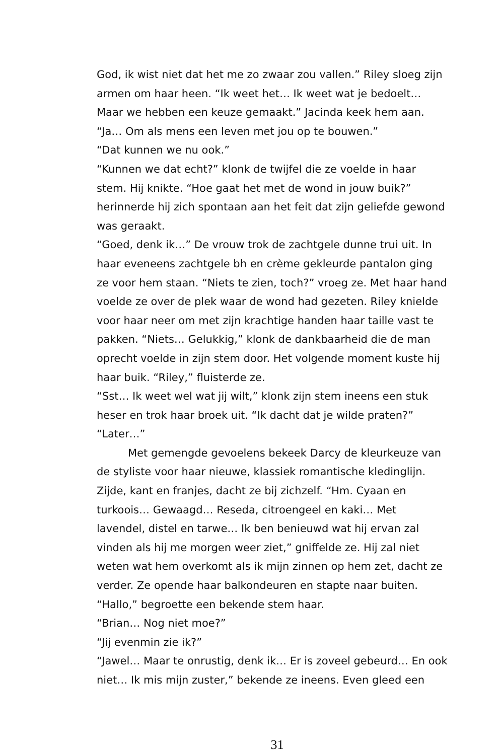God, ik wist niet dat het me zo zwaar zou vallen.” Riley sloeg zijn armen om haar heen. “Ik weet het… Ik weet wat je bedoelt… Maar we hebben een keuze gemaakt.” Jacinda keek hem aan.
“Ja… Om als mens een leven met jou op te bouwen.”
“Dat kunnen we nu ook.”
“Kunnen we dat echt?” klonk de twijfel die ze voelde in haar stem. Hij knikte. “Hoe gaat het met de wond in jouw buik?” herinnerde hij zich spontaan aan het feit dat zijn geliefde gewond was geraakt.
“Goed, denk ik…” De vrouw trok de zachtgele dunne trui uit. In haar eveneens zachtgele bh en crème gekleurde pantalon ging ze voor hem staan. “Niets te zien, toch?” vroeg ze. Met haar hand voelde ze over de plek waar de wond had gezeten. Riley knielde voor haar neer om met zijn krachtige handen haar taille vast te pakken. “Niets… Gelukkig,” klonk de dankbaarheid die de man oprecht voelde in zijn stem door. Het volgende moment kuste hij haar buik. “Riley,” fluisterde ze.
“Sst… Ik weet wel wat jij wilt,” klonk zijn stem ineens een stuk heser en trok haar broek uit. “Ik dacht dat je wilde praten?”
“Later…”
Met gemengde gevoelens bekeek Darcy de kleurkeuze van de styliste voor haar nieuwe, klassiek romantische kledinglijn. Zijde, kant en franjes, dacht ze bij zichzelf. “Hm. Cyaan en turkoois… Gewaagd… Reseda, citroengeel en kaki… Met lavendel, distel en tarwe… Ik ben benieuwd wat hij ervan zal vinden als hij me morgen weer ziet,” gniffelde ze. Hij zal niet weten wat hem overkomt als ik mijn zinnen op hem zet, dacht ze verder. Ze opende haar balkondeuren en stapte naar buiten.
“Hallo,” begroette een bekende stem haar.
“Brian… Nog niet moe?”
“Jij evenmin zie ik?”
“Jawel… Maar te onrustig, denk ik… Er is zoveel gebeurd… En ook niet… Ik mis mijn zuster,” bekende ze ineens. Even gleed een
31